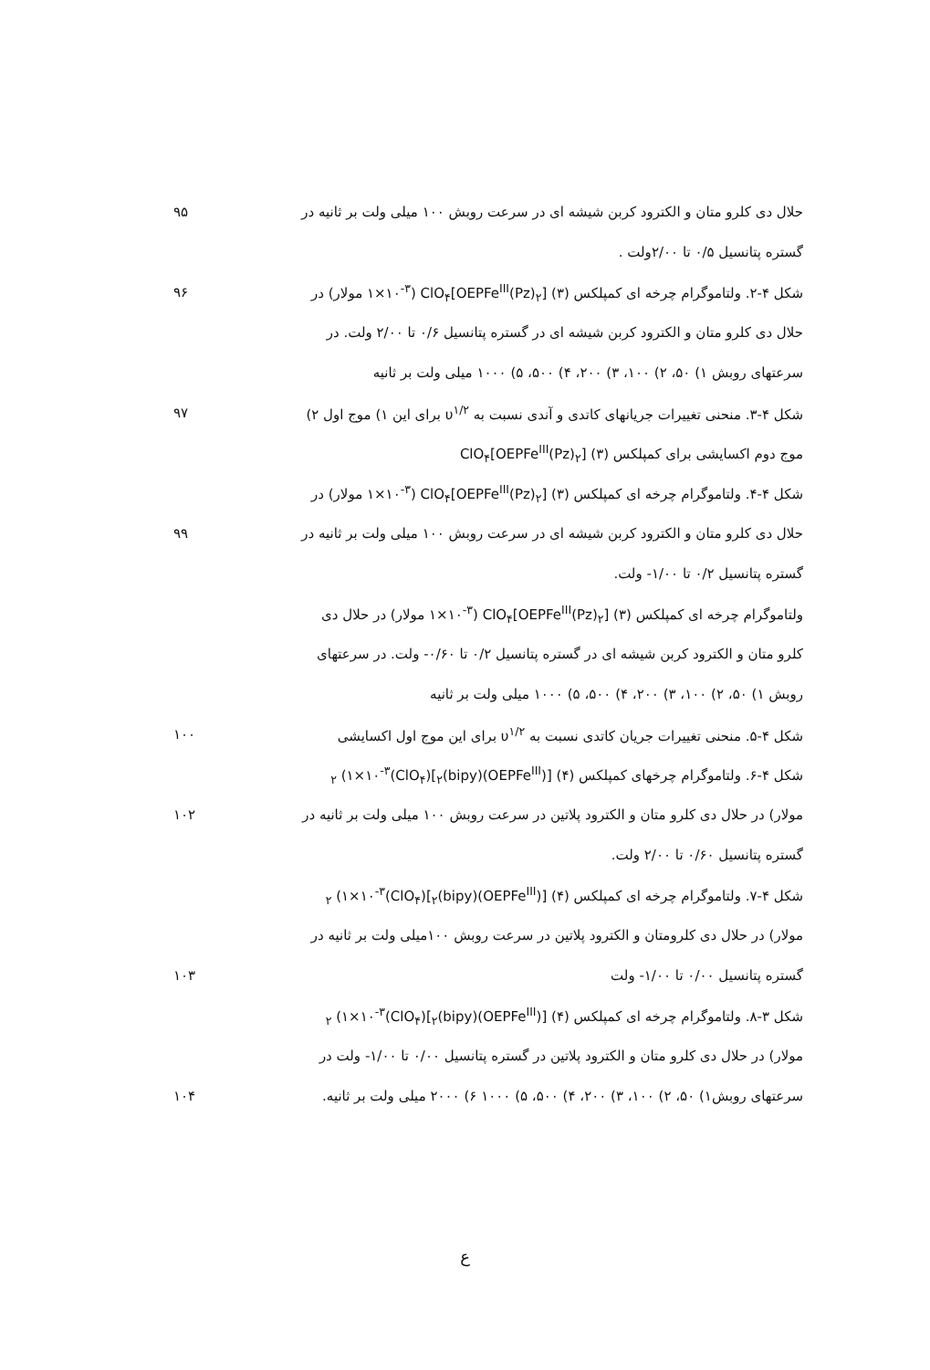حلال دی کلرو متان و الکترود کربن شیشه ای در سرعت روبش ۱۰۰ میلی ولت بر ثانیه در
۹۵
گستره پتانسیل ۰/۵ تا ۲/۰۰ولت .
شکل ۴-۲. ولتاموگرام چرخه ای کمپلکس (۳) [OEPFe<sup>III</sup>(Pz)<sub>۲</sub>]ClO<sub>۴</sub> (۱×۱۰<sup>-۳</sup> مولار) در
۹۶
حلال دی کلرو متان و الکترود کربن شیشه ای در گستره پتانسیل ۰/۶ تا ۲/۰۰ ولت. در
سرعتهای روبش ۱) ۵۰، ۲) ۱۰۰، ۳) ۲۰۰، ۴) ۵۰۰، ۵) ۱۰۰۰ میلی ولت بر ثانیه
شکل ۴-۳. منحنی تغییرات جریانهای کاتدی و آندی نسبت به υ<sup>۱/۲</sup> برای این ۱) موج اول ۲)
۹۷
موج دوم اکسایشی برای کمپلکس (۳) [OEPFe<sup>III</sup>(Pz)<sub>۲</sub>]ClO<sub>۴</sub>
شکل ۴-۴. ولتاموگرام چرخه ای کمپلکس (۳) [OEPFe<sup>III</sup>(Pz)<sub>۲</sub>]ClO<sub>۴</sub> (۱×۱۰<sup>-۳</sup> مولار) در
حلال دی کلرو متان و الکترود کربن شیشه ای در سرعت روبش ۱۰۰ میلی ولت بر ثانیه در
۹۹
گستره پتانسیل ۰/۲ تا ۱/۰۰- ولت.
ولتاموگرام چرخه ای کمپلکس (۳) [OEPFe<sup>III</sup>(Pz)<sub>۲</sub>]ClO<sub>۴</sub> (۱×۱۰<sup>-۳</sup> مولار) در حلال دی
کلرو متان و الکترود کربن شیشه ای در گستره پتانسیل ۰/۲ تا ۰/۶۰- ولت. در سرعتهای
روبش ۱) ۵۰، ۲) ۱۰۰، ۳) ۲۰۰، ۴) ۵۰۰، ۵) ۱۰۰۰ میلی ولت بر ثانیه
شکل ۴-۵. منحنی تغییرات جریان کاتدی نسبت به υ<sup>۱/۲</sup> برای این موج اول اکسایشی
۱۰۰
شکل ۴-۶. ولتاموگرام چرخهای کمپلکس (۴) [(OEPFe<sup>III</sup>)<sub>۲</sub>(bipy)](ClO<sub>۴</sub>)<sub>۲</sub> (۱×۱۰<sup>-۳</sup>
مولار) در حلال دی کلرو متان و الکترود پلاتین در سرعت روبش ۱۰۰ میلی ولت بر ثانیه در
۱۰۲
گستره پتانسیل ۰/۶۰ تا ۲/۰۰ ولت.
شکل ۴-۷. ولتاموگرام چرخه ای کمپلکس (۴) [(OEPFe<sup>III</sup>)<sub>۲</sub>(bipy)](ClO<sub>۴</sub>)<sub>۲</sub> (۱×۱۰<sup>-۳</sup>
مولار) در حلال دی کلرومتان و الکترود پلاتین در سرعت روبش ۱۰۰میلی ولت بر ثانیه در
گستره پتانسیل ۰/۰۰ تا ۱/۰۰- ولت ۱۰۳
شکل ۳-۸. ولتاموگرام چرخه ای کمپلکس (۴) [(OEPFe<sup>III</sup>)<sub>۲</sub>(bipy)](ClO<sub>۴</sub>)<sub>۲</sub> (۱×۱۰<sup>-۳</sup>
مولار) در حلال دی کلرو متان و الکترود پلاتین در گستره پتانسیل ۰/۰۰ تا ۱/۰۰- ولت در
سرعتهای روبش۱) ۵۰، ۲) ۱۰۰، ۳) ۲۰۰، ۴) ۵۰۰، ۵) ۱۰۰۰ ۶) ۲۰۰۰ میلی ولت بر ثانیه.
۱۰۴
ع